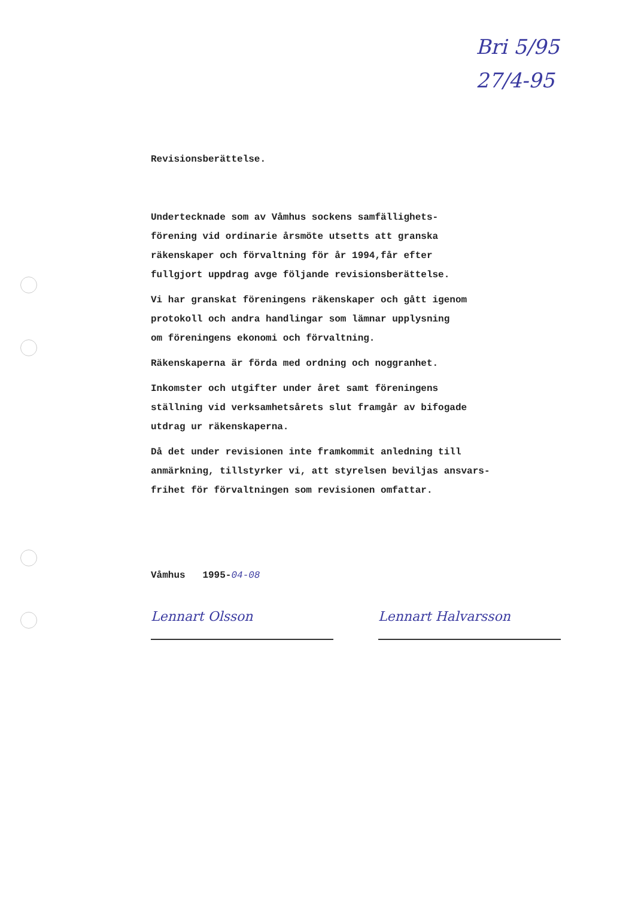Bri 5/95
27/4-95
Revisionsberättelse.
Undertecknade som av Våmhus sockens samfällighets-
förening vid ordinarie årsmöte utsetts att granska
räkenskaper och förvaltning för år 1994,får efter
fullgjort uppdrag avge följande revisionsberättelse.
Vi har granskat föreningens räkenskaper och gått igenom
protokoll och andra handlingar som lämnar upplysning
om föreningens ekonomi och förvaltning.
Räkenskaperna är förda med ordning och noggranhet.
Inkomster och utgifter under året samt föreningens
ställning vid verksamhetsårets slut framgår av bifogade
utdrag ur räkenskaperna.
Då det under revisionen inte framkommit anledning till
anmärkning, tillstyrker vi, att styrelsen beviljas ansvars-
frihet för förvaltningen som revisionen omfattar.
Våmhus 1995-04-08
Lennart Olsson Lennart Halvarsson